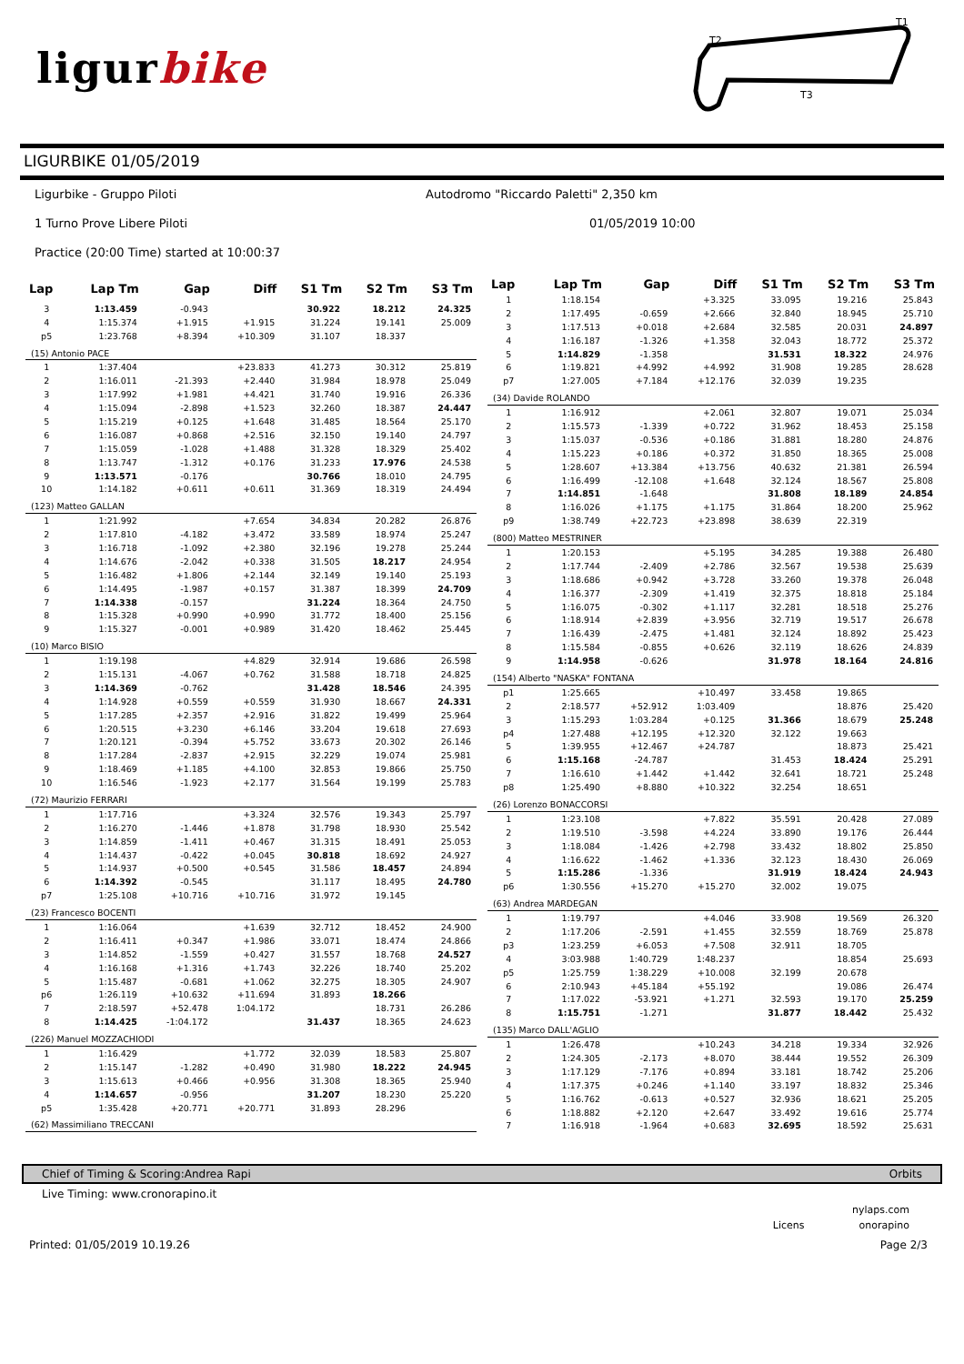ligurbike
T1
T2
T3
LIGURBIKE 01/05/2019
Ligurbike - Gruppo Piloti
Autodromo "Riccardo Paletti" 2,350 km
1 Turno Prove Libere Piloti
01/05/2019 10:00
Practice (20:00 Time) started at 10:00:37
| Lap | Lap Tm | Gap | Diff | S1 Tm | S2 Tm | S3 Tm |
| --- | --- | --- | --- | --- | --- | --- |
| 3 | 1:13.459 | -0.943 | | 30.922 | 18.212 | 24.325 |
| 4 | 1:15.374 | +1.915 | +1.915 | 31.224 | 19.141 | 25.009 |
| p5 | 1:23.768 | +8.394 | +10.309 | 31.107 | 18.337 | |
| (15) Antonio PACE | | | | | | |
| 1 | 1:37.404 | | +23.833 | 41.273 | 30.312 | 25.819 |
| 2 | 1:16.011 | -21.393 | +2.440 | 31.984 | 18.978 | 25.049 |
| 3 | 1:17.992 | +1.981 | +4.421 | 31.740 | 19.916 | 26.336 |
| 4 | 1:15.094 | -2.898 | +1.523 | 32.260 | 18.387 | 24.447 |
| 5 | 1:15.219 | +0.125 | +1.648 | 31.485 | 18.564 | 25.170 |
| 6 | 1:16.087 | +0.868 | +2.516 | 32.150 | 19.140 | 24.797 |
| 7 | 1:15.059 | -1.028 | +1.488 | 31.328 | 18.329 | 25.402 |
| 8 | 1:13.747 | -1.312 | +0.176 | 31.233 | 17.976 | 24.538 |
| 9 | 1:13.571 | -0.176 | | 30.766 | 18.010 | 24.795 |
| 10 | 1:14.182 | +0.611 | +0.611 | 31.369 | 18.319 | 24.494 |
| (123) Matteo GALLAN | | | | | | |
| 1 | 1:21.992 | | +7.654 | 34.834 | 20.282 | 26.876 |
| 2 | 1:17.810 | -4.182 | +3.472 | 33.589 | 18.974 | 25.247 |
| 3 | 1:16.718 | -1.092 | +2.380 | 32.196 | 19.278 | 25.244 |
| 4 | 1:14.676 | -2.042 | +0.338 | 31.505 | 18.217 | 24.954 |
| 5 | 1:16.482 | +1.806 | +2.144 | 32.149 | 19.140 | 25.193 |
| 6 | 1:14.495 | -1.987 | +0.157 | 31.387 | 18.399 | 24.709 |
| 7 | 1:14.338 | -0.157 | | 31.224 | 18.364 | 24.750 |
| 8 | 1:15.328 | +0.990 | +0.990 | 31.772 | 18.400 | 25.156 |
| 9 | 1:15.327 | -0.001 | +0.989 | 31.420 | 18.462 | 25.445 |
| (10) Marco BISIO | | | | | | |
| 1 | 1:19.198 | | +4.829 | 32.914 | 19.686 | 26.598 |
| 2 | 1:15.131 | -4.067 | +0.762 | 31.588 | 18.718 | 24.825 |
| 3 | 1:14.369 | -0.762 | | 31.428 | 18.546 | 24.395 |
| 4 | 1:14.928 | +0.559 | +0.559 | 31.930 | 18.667 | 24.331 |
| 5 | 1:17.285 | +2.357 | +2.916 | 31.822 | 19.499 | 25.964 |
| 6 | 1:20.515 | +3.230 | +6.146 | 33.204 | 19.618 | 27.693 |
| 7 | 1:20.121 | -0.394 | +5.752 | 33.673 | 20.302 | 26.146 |
| 8 | 1:17.284 | -2.837 | +2.915 | 32.229 | 19.074 | 25.981 |
| 9 | 1:18.469 | +1.185 | +4.100 | 32.853 | 19.866 | 25.750 |
| 10 | 1:16.546 | -1.923 | +2.177 | 31.564 | 19.199 | 25.783 |
| (72) Maurizio FERRARI | | | | | | |
| 1 | 1:17.716 | | +3.324 | 32.576 | 19.343 | 25.797 |
| 2 | 1:16.270 | -1.446 | +1.878 | 31.798 | 18.930 | 25.542 |
| 3 | 1:14.859 | -1.411 | +0.467 | 31.315 | 18.491 | 25.053 |
| 4 | 1:14.437 | -0.422 | +0.045 | 30.818 | 18.692 | 24.927 |
| 5 | 1:14.937 | +0.500 | +0.545 | 31.586 | 18.457 | 24.894 |
| 6 | 1:14.392 | -0.545 | | 31.117 | 18.495 | 24.780 |
| p7 | 1:25.108 | +10.716 | +10.716 | 31.972 | 19.145 | |
| (23) Francesco BOCENTI | | | | | | |
| 1 | 1:16.064 | | +1.639 | 32.712 | 18.452 | 24.900 |
| 2 | 1:16.411 | +0.347 | +1.986 | 33.071 | 18.474 | 24.866 |
| 3 | 1:14.852 | -1.559 | +0.427 | 31.557 | 18.768 | 24.527 |
| 4 | 1:16.168 | +1.316 | +1.743 | 32.226 | 18.740 | 25.202 |
| 5 | 1:15.487 | -0.681 | +1.062 | 32.275 | 18.305 | 24.907 |
| p6 | 1:26.119 | +10.632 | +11.694 | 31.893 | 18.266 | |
| 7 | 2:18.597 | +52.478 | 1:04.172 | | 18.731 | 26.286 |
| 8 | 1:14.425 | -1:04.172 | | 31.437 | 18.365 | 24.623 |
| (226) Manuel MOZZACHIODI | | | | | | |
| 1 | 1:16.429 | | +1.772 | 32.039 | 18.583 | 25.807 |
| 2 | 1:15.147 | -1.282 | +0.490 | 31.980 | 18.222 | 24.945 |
| 3 | 1:15.613 | +0.466 | +0.956 | 31.308 | 18.365 | 25.940 |
| 4 | 1:14.657 | -0.956 | | 31.207 | 18.230 | 25.220 |
| p5 | 1:35.428 | +20.771 | +20.771 | 31.893 | 28.296 | |
| (62) Massimiliano TRECCANI | | | | | | |
| Lap | Lap Tm | Gap | Diff | S1 Tm | S2 Tm | S3 Tm |
| --- | --- | --- | --- | --- | --- | --- |
| 1 | 1:18.154 | | +3.325 | 33.095 | 19.216 | 25.843 |
| 2 | 1:17.495 | -0.659 | +2.666 | 32.840 | 18.945 | 25.710 |
| 3 | 1:17.513 | +0.018 | +2.684 | 32.585 | 20.031 | 24.897 |
| 4 | 1:16.187 | -1.326 | +1.358 | 32.043 | 18.772 | 25.372 |
| 5 | 1:14.829 | -1.358 | | 31.531 | 18.322 | 24.976 |
| 6 | 1:19.821 | +4.992 | +4.992 | 31.908 | 19.285 | 28.628 |
| p7 | 1:27.005 | +7.184 | +12.176 | 32.039 | 19.235 | |
| (34) Davide ROLANDO | | | | | | |
| 1 | 1:16.912 | | +2.061 | 32.807 | 19.071 | 25.034 |
| 2 | 1:15.573 | -1.339 | +0.722 | 31.962 | 18.453 | 25.158 |
| 3 | 1:15.037 | -0.536 | +0.186 | 31.881 | 18.280 | 24.876 |
| 4 | 1:15.223 | +0.186 | +0.372 | 31.850 | 18.365 | 25.008 |
| 5 | 1:28.607 | +13.384 | +13.756 | 40.632 | 21.381 | 26.594 |
| 6 | 1:16.499 | -12.108 | +1.648 | 32.124 | 18.567 | 25.808 |
| 7 | 1:14.851 | -1.648 | | 31.808 | 18.189 | 24.854 |
| 8 | 1:16.026 | +1.175 | +1.175 | 31.864 | 18.200 | 25.962 |
| p9 | 1:38.749 | +22.723 | +23.898 | 38.639 | 22.319 | |
| (800) Matteo MESTRINER | | | | | | |
| 1 | 1:20.153 | | +5.195 | 34.285 | 19.388 | 26.480 |
| 2 | 1:17.744 | -2.409 | +2.786 | 32.567 | 19.538 | 25.639 |
| 3 | 1:18.686 | +0.942 | +3.728 | 33.260 | 19.378 | 26.048 |
| 4 | 1:16.377 | -2.309 | +1.419 | 32.375 | 18.818 | 25.184 |
| 5 | 1:16.075 | -0.302 | +1.117 | 32.281 | 18.518 | 25.276 |
| 6 | 1:18.914 | +2.839 | +3.956 | 32.719 | 19.517 | 26.678 |
| 7 | 1:16.439 | -2.475 | +1.481 | 32.124 | 18.892 | 25.423 |
| 8 | 1:15.584 | -0.855 | +0.626 | 32.119 | 18.626 | 24.839 |
| 9 | 1:14.958 | -0.626 | | 31.978 | 18.164 | 24.816 |
| (154) Alberto "NASKA" FONTANA | | | | | | |
| p1 | 1:25.665 | | +10.497 | 33.458 | 19.865 | |
| 2 | 2:18.577 | +52.912 | 1:03.409 | | 18.876 | 25.420 |
| 3 | 1:15.293 | 1:03.284 | +0.125 | 31.366 | 18.679 | 25.248 |
| p4 | 1:27.488 | +12.195 | +12.320 | 32.122 | 19.663 | |
| 5 | 1:39.955 | +12.467 | +24.787 | | 18.873 | 25.421 |
| 6 | 1:15.168 | -24.787 | | 31.453 | 18.424 | 25.291 |
| 7 | 1:16.610 | +1.442 | +1.442 | 32.641 | 18.721 | 25.248 |
| p8 | 1:25.490 | +8.880 | +10.322 | 32.254 | 18.651 | |
| (26) Lorenzo BONACCORSI | | | | | | |
| 1 | 1:23.108 | | +7.822 | 35.591 | 20.428 | 27.089 |
| 2 | 1:19.510 | -3.598 | +4.224 | 33.890 | 19.176 | 26.444 |
| 3 | 1:18.084 | -1.426 | +2.798 | 33.432 | 18.802 | 25.850 |
| 4 | 1:16.622 | -1.462 | +1.336 | 32.123 | 18.430 | 26.069 |
| 5 | 1:15.286 | -1.336 | | 31.919 | 18.424 | 24.943 |
| p6 | 1:30.556 | +15.270 | +15.270 | 32.002 | 19.075 | |
| (63) Andrea MARDEGAN | | | | | | |
| 1 | 1:19.797 | | +4.046 | 33.908 | 19.569 | 26.320 |
| 2 | 1:17.206 | -2.591 | +1.455 | 32.559 | 18.769 | 25.878 |
| p3 | 1:23.259 | +6.053 | +7.508 | 32.911 | 18.705 | |
| 4 | 3:03.988 | 1:40.729 | 1:48.237 | | 18.854 | 25.693 |
| p5 | 1:25.759 | 1:38.229 | +10.008 | 32.199 | 20.678 | |
| 6 | 2:10.943 | +45.184 | +55.192 | | 19.086 | 26.474 |
| 7 | 1:17.022 | -53.921 | +1.271 | 32.593 | 19.170 | 25.259 |
| 8 | 1:15.751 | -1.271 | | 31.877 | 18.442 | 25.432 |
| (135) Marco DALL'AGLIO | | | | | | |
| 1 | 1:26.478 | | +10.243 | 34.218 | 19.334 | 32.926 |
| 2 | 1:24.305 | -2.173 | +8.070 | 38.444 | 19.552 | 26.309 |
| 3 | 1:17.129 | -7.176 | +0.894 | 33.181 | 18.742 | 25.206 |
| 4 | 1:17.375 | +0.246 | +1.140 | 33.197 | 18.832 | 25.346 |
| 5 | 1:16.762 | -0.613 | +0.527 | 32.936 | 18.621 | 25.205 |
| 6 | 1:18.882 | +2.120 | +2.647 | 33.492 | 19.616 | 25.774 |
| 7 | 1:16.918 | -1.964 | +0.683 | 32.695 | 18.592 | 25.631 |
Chief of Timing & Scoring:Andrea Rapi Orbits
Live Timing: www.cronorapino.it
nylaps.com
Licens onorapino
Printed: 01/05/2019 10.19.26 Page 2/3